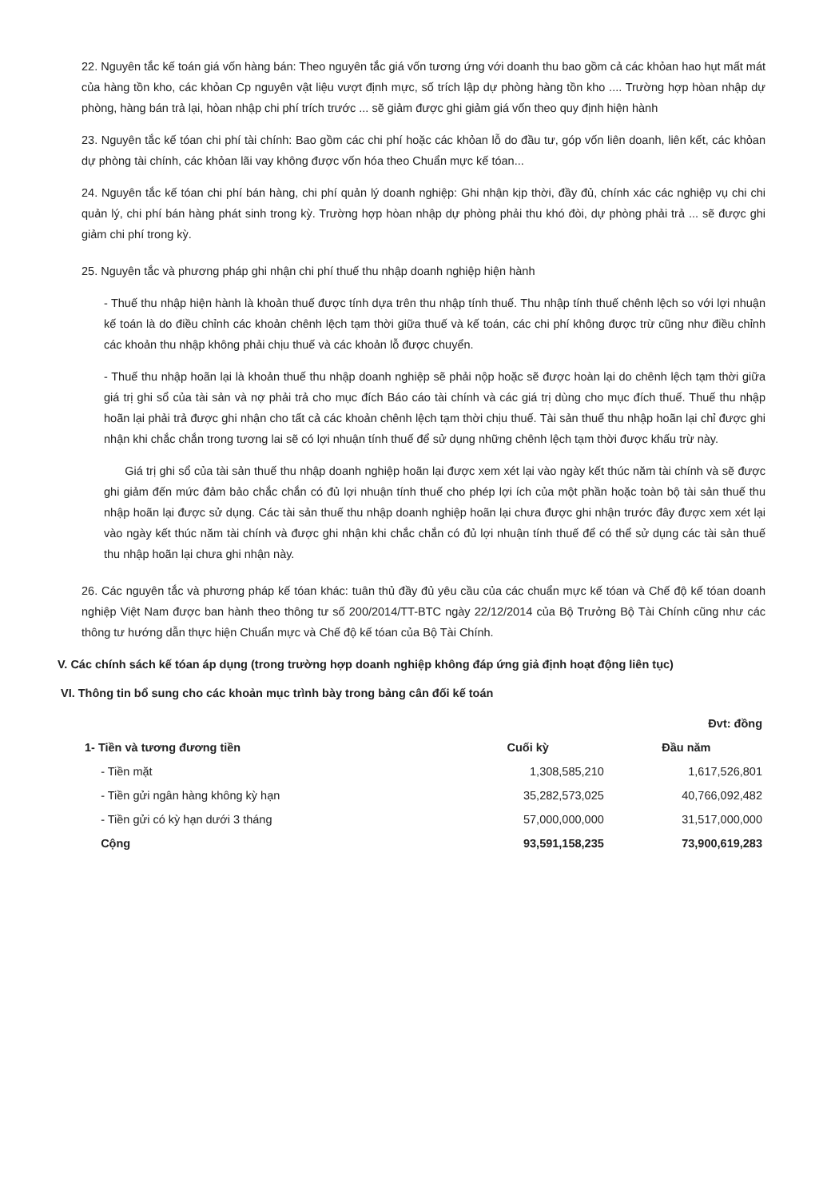22. Nguyên tắc kế toán giá vốn hàng bán: Theo nguyên tắc giá vốn tương ứng với doanh thu bao gồm cả các khỏan hao hụt mất mát của hàng tồn kho, các khỏan Cp nguyên vật liệu vượt định mực, số trích lập dự phòng hàng tồn kho .... Trường hợp hòan nhập dự phòng, hàng bán trả lại, hòan nhập chi phí trích trước ... sẽ giảm được ghi giảm giá vốn theo quy định hiện hành
23. Nguyên tắc kế tóan chi phí tài chính: Bao gồm các chi phí hoặc các khỏan lỗ do đầu tư, góp vốn liên doanh, liên kết, các khỏan dự phòng tài chính, các khỏan lãi vay không được vốn hóa theo Chuẩn mực kế tóan...
24. Nguyên tắc kế tóan chi phí bán hàng, chi phí quản lý doanh nghiệp: Ghi nhận kịp thời, đầy đủ, chính xác các nghiệp vụ chi chi quản lý, chi phí bán hàng phát sinh trong kỳ. Trường hợp hòan nhập dự phòng phải thu khó đòi, dự phòng phải trả ... sẽ được ghi giảm chi phí trong kỳ.
25. Nguyên tắc và phương pháp ghi nhận chi phí thuế thu nhập doanh nghiệp hiện hành
- Thuế thu nhập hiện hành là khoản thuế được tính dựa trên thu nhập tính thuế. Thu nhập tính thuế chênh lệch so với lợi nhuận kế toán là do điều chỉnh các khoản chênh lệch tạm thời giữa thuế và kế toán, các chi phí không được trừ cũng như điều chỉnh các khoản thu nhập không phải chịu thuế và các khoản lỗ được chuyển.
- Thuế thu nhập hoãn lại là khoản thuế thu nhập doanh nghiệp sẽ phải nộp hoặc sẽ được hoàn lại do chênh lệch tạm thời giữa giá trị ghi sổ của tài sản và nợ phải trả cho mục đích Báo cáo tài chính và các giá trị dùng cho mục đích thuế. Thuế thu nhập hoãn lại phải trả được ghi nhận cho tất cả các khoản chênh lệch tạm thời chịu thuế. Tài sản thuế thu nhập hoãn lại chỉ được ghi nhận khi chắc chắn trong tương lai sẽ có lợi nhuận tính thuế để sử dụng những chênh lệch tạm thời được khấu trừ này.
Giá trị ghi sổ của tài sản thuế thu nhập doanh nghiệp hoãn lại được xem xét lại vào ngày kết thúc năm tài chính và sẽ được ghi giảm đến mức đảm bảo chắc chắn có đủ lợi nhuận tính thuế cho phép lợi ích của một phần hoặc toàn bộ tài sản thuế thu nhập hoãn lại được sử dụng. Các tài sản thuế thu nhập doanh nghiệp hoãn lại chưa được ghi nhận trước đây được xem xét lại vào ngày kết thúc năm tài chính và được ghi nhận khi chắc chắn có đủ lợi nhuận tính thuế để có thể sử dụng các tài sản thuế thu nhập hoãn lại chưa ghi nhận này.
26. Các nguyên tắc và phương pháp kế tóan khác: tuân thủ đầy đủ yêu cầu của các chuẩn mực kế tóan và Chế độ kế tóan doanh nghiệp Việt Nam được ban hành theo thông tư số 200/2014/TT-BTC ngày 22/12/2014 của Bộ Trưởng Bộ Tài Chính cũng như các thông tư hướng dẫn thực hiện Chuẩn mực và Chế độ kế tóan của Bộ Tài Chính.
V. Các chính sách kế tóan áp dụng (trong trường hợp doanh nghiệp không đáp ứng giả định hoạt động liên tục)
VI. Thông tin bổ sung cho các khoản mục trình bày trong bảng cân đối kế toán
| | | Đvt: đồng |
| --- | --- | --- |
| 1- Tiền và tương đương tiền | Cuối kỳ | Đầu năm |
| - Tiền mặt | 1,308,585,210 | 1,617,526,801 |
| - Tiền gửi ngân hàng không kỳ hạn | 35,282,573,025 | 40,766,092,482 |
| - Tiền gửi có kỳ hạn dưới 3 tháng | 57,000,000,000 | 31,517,000,000 |
| Cộng | 93,591,158,235 | 73,900,619,283 |